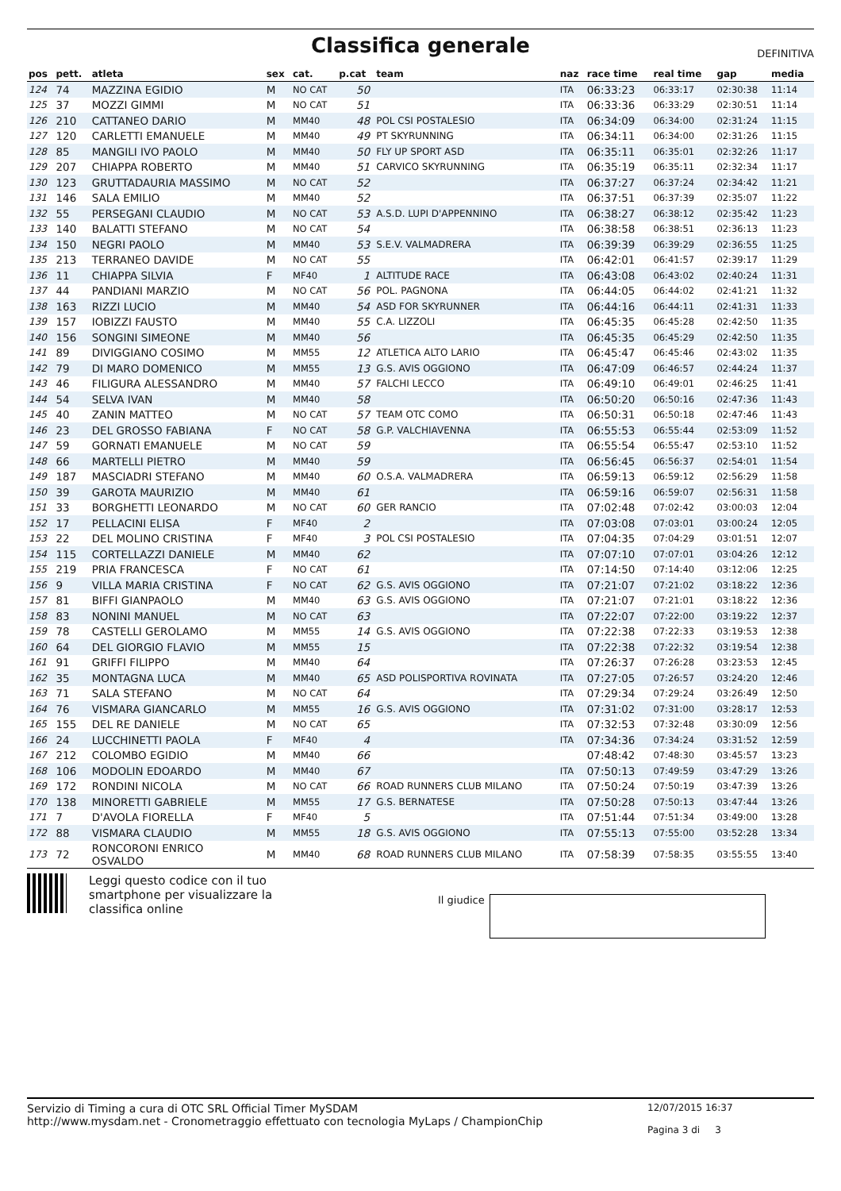Classifica generale
DEFINITIVA
| pos | pett. | atleta | sex | cat. | p.cat | team | naz | race time | real time | gap | media |
| --- | --- | --- | --- | --- | --- | --- | --- | --- | --- | --- | --- |
| 124 | 74 | MAZZINA EGIDIO | M | NO CAT | 50 | | ITA | 06:33:23 | 06:33:17 | 02:30:38 | 11:14 |
| 125 | 37 | MOZZI GIMMI | M | NO CAT | 51 | | ITA | 06:33:36 | 06:33:29 | 02:30:51 | 11:14 |
| 126 | 210 | CATTANEO DARIO | M | MM40 | 48 | POL CSI POSTALESIO | ITA | 06:34:09 | 06:34:00 | 02:31:24 | 11:15 |
| 127 | 120 | CARLETTI EMANUELE | M | MM40 | 49 | PT SKYRUNNING | ITA | 06:34:11 | 06:34:00 | 02:31:26 | 11:15 |
| 128 | 85 | MANGILI IVO PAOLO | M | MM40 | 50 | FLY UP SPORT ASD | ITA | 06:35:11 | 06:35:01 | 02:32:26 | 11:17 |
| 129 | 207 | CHIAPPA ROBERTO | M | MM40 | 51 | CARVICO SKYRUNNING | ITA | 06:35:19 | 06:35:11 | 02:32:34 | 11:17 |
| 130 | 123 | GRUTTADAURIA MASSIMO | M | NO CAT | 52 | | ITA | 06:37:27 | 06:37:24 | 02:34:42 | 11:21 |
| 131 | 146 | SALA EMILIO | M | MM40 | 52 | | ITA | 06:37:51 | 06:37:39 | 02:35:07 | 11:22 |
| 132 | 55 | PERSEGANI CLAUDIO | M | NO CAT | 53 | A.S.D. LUPI D'APPENNINO | ITA | 06:38:27 | 06:38:12 | 02:35:42 | 11:23 |
| 133 | 140 | BALATTI STEFANO | M | NO CAT | 54 | | ITA | 06:38:58 | 06:38:51 | 02:36:13 | 11:23 |
| 134 | 150 | NEGRI PAOLO | M | MM40 | 53 | S.E.V. VALMADRERA | ITA | 06:39:39 | 06:39:29 | 02:36:55 | 11:25 |
| 135 | 213 | TERRANEO DAVIDE | M | NO CAT | 55 | | ITA | 06:42:01 | 06:41:57 | 02:39:17 | 11:29 |
| 136 | 11 | CHIAPPA SILVIA | F | MF40 | 1 | ALTITUDE RACE | ITA | 06:43:08 | 06:43:02 | 02:40:24 | 11:31 |
| 137 | 44 | PANDIANI MARZIO | M | NO CAT | 56 | POL. PAGNONA | ITA | 06:44:05 | 06:44:02 | 02:41:21 | 11:32 |
| 138 | 163 | RIZZI LUCIO | M | MM40 | 54 | ASD FOR SKYRUNNER | ITA | 06:44:16 | 06:44:11 | 02:41:31 | 11:33 |
| 139 | 157 | IOBIZZI FAUSTO | M | MM40 | 55 | C.A. LIZZOLI | ITA | 06:45:35 | 06:45:28 | 02:42:50 | 11:35 |
| 140 | 156 | SONGINI SIMEONE | M | MM40 | 56 | | ITA | 06:45:35 | 06:45:29 | 02:42:50 | 11:35 |
| 141 | 89 | DIVIGGIANO COSIMO | M | MM55 | 12 | ATLETICA ALTO LARIO | ITA | 06:45:47 | 06:45:46 | 02:43:02 | 11:35 |
| 142 | 79 | DI MARO DOMENICO | M | MM55 | 13 | G.S. AVIS OGGIONO | ITA | 06:47:09 | 06:46:57 | 02:44:24 | 11:37 |
| 143 | 46 | FILIGURA ALESSANDRO | M | MM40 | 57 | FALCHI LECCO | ITA | 06:49:10 | 06:49:01 | 02:46:25 | 11:41 |
| 144 | 54 | SELVA IVAN | M | MM40 | 58 | | ITA | 06:50:20 | 06:50:16 | 02:47:36 | 11:43 |
| 145 | 40 | ZANIN MATTEO | M | NO CAT | 57 | TEAM OTC COMO | ITA | 06:50:31 | 06:50:18 | 02:47:46 | 11:43 |
| 146 | 23 | DEL GROSSO FABIANA | F | NO CAT | 58 | G.P. VALCHIAVENNA | ITA | 06:55:53 | 06:55:44 | 02:53:09 | 11:52 |
| 147 | 59 | GORNATI EMANUELE | M | NO CAT | 59 | | ITA | 06:55:54 | 06:55:47 | 02:53:10 | 11:52 |
| 148 | 66 | MARTELLI PIETRO | M | MM40 | 59 | | ITA | 06:56:45 | 06:56:37 | 02:54:01 | 11:54 |
| 149 | 187 | MASCIADRI STEFANO | M | MM40 | 60 | O.S.A. VALMADRERA | ITA | 06:59:13 | 06:59:12 | 02:56:29 | 11:58 |
| 150 | 39 | GAROTA MAURIZIO | M | MM40 | 61 | | ITA | 06:59:16 | 06:59:07 | 02:56:31 | 11:58 |
| 151 | 33 | BORGHETTI LEONARDO | M | NO CAT | 60 | GER RANCIO | ITA | 07:02:48 | 07:02:42 | 03:00:03 | 12:04 |
| 152 | 17 | PELLACINI ELISA | F | MF40 | 2 | | ITA | 07:03:08 | 07:03:01 | 03:00:24 | 12:05 |
| 153 | 22 | DEL MOLINO CRISTINA | F | MF40 | 3 | POL CSI POSTALESIO | ITA | 07:04:35 | 07:04:29 | 03:01:51 | 12:07 |
| 154 | 115 | CORTELLAZZI DANIELE | M | MM40 | 62 | | ITA | 07:07:10 | 07:07:01 | 03:04:26 | 12:12 |
| 155 | 219 | PRIA FRANCESCA | F | NO CAT | 61 | | ITA | 07:14:50 | 07:14:40 | 03:12:06 | 12:25 |
| 156 | 9 | VILLA MARIA CRISTINA | F | NO CAT | 62 | G.S. AVIS OGGIONO | ITA | 07:21:07 | 07:21:02 | 03:18:22 | 12:36 |
| 157 | 81 | BIFFI GIANPAOLO | M | MM40 | 63 | G.S. AVIS OGGIONO | ITA | 07:21:07 | 07:21:01 | 03:18:22 | 12:36 |
| 158 | 83 | NONINI MANUEL | M | NO CAT | 63 | | ITA | 07:22:07 | 07:22:00 | 03:19:22 | 12:37 |
| 159 | 78 | CASTELLI GEROLAMO | M | MM55 | 14 | G.S. AVIS OGGIONO | ITA | 07:22:38 | 07:22:33 | 03:19:53 | 12:38 |
| 160 | 64 | DEL GIORGIO FLAVIO | M | MM55 | 15 | | ITA | 07:22:38 | 07:22:32 | 03:19:54 | 12:38 |
| 161 | 91 | GRIFFI FILIPPO | M | MM40 | 64 | | ITA | 07:26:37 | 07:26:28 | 03:23:53 | 12:45 |
| 162 | 35 | MONTAGNA LUCA | M | MM40 | 65 | ASD POLISPORTIVA ROVINATA | ITA | 07:27:05 | 07:26:57 | 03:24:20 | 12:46 |
| 163 | 71 | SALA STEFANO | M | NO CAT | 64 | | ITA | 07:29:34 | 07:29:24 | 03:26:49 | 12:50 |
| 164 | 76 | VISMARA GIANCARLO | M | MM55 | 16 | G.S. AVIS OGGIONO | ITA | 07:31:02 | 07:31:00 | 03:28:17 | 12:53 |
| 165 | 155 | DEL RE DANIELE | M | NO CAT | 65 | | ITA | 07:32:53 | 07:32:48 | 03:30:09 | 12:56 |
| 166 | 24 | LUCCHINETTI PAOLA | F | MF40 | 4 | | ITA | 07:34:36 | 07:34:24 | 03:31:52 | 12:59 |
| 167 | 212 | COLOMBO EGIDIO | M | MM40 | 66 | | | 07:48:42 | 07:48:30 | 03:45:57 | 13:23 |
| 168 | 106 | MODOLIN EDOARDO | M | MM40 | 67 | | ITA | 07:50:13 | 07:49:59 | 03:47:29 | 13:26 |
| 169 | 172 | RONDINI NICOLA | M | NO CAT | 66 | ROAD RUNNERS CLUB MILANO | ITA | 07:50:24 | 07:50:19 | 03:47:39 | 13:26 |
| 170 | 138 | MINORETTI GABRIELE | M | MM55 | 17 | G.S. BERNATESE | ITA | 07:50:28 | 07:50:13 | 03:47:44 | 13:26 |
| 171 | 7 | D'AVOLA FIORELLA | F | MF40 | 5 | | ITA | 07:51:44 | 07:51:34 | 03:49:00 | 13:28 |
| 172 | 88 | VISMARA CLAUDIO | M | MM55 | 18 | G.S. AVIS OGGIONO | ITA | 07:55:13 | 07:55:00 | 03:52:28 | 13:34 |
| 173 | 72 | RONCORONI ENRICO OSVALDO | M | MM40 | 68 | ROAD RUNNERS CLUB MILANO | ITA | 07:58:39 | 07:58:35 | 03:55:55 | 13:40 |
Leggi questo codice con il tuo smartphone per visualizzare la classifica online
Il giudice
Servizio di Timing a cura di OTC SRL Official Timer MySDAM
http://www.mysdam.net - Cronometraggio effettuato con tecnologia MyLaps / ChampionChip
12/07/2015 16:37
Pagina 3 di 3